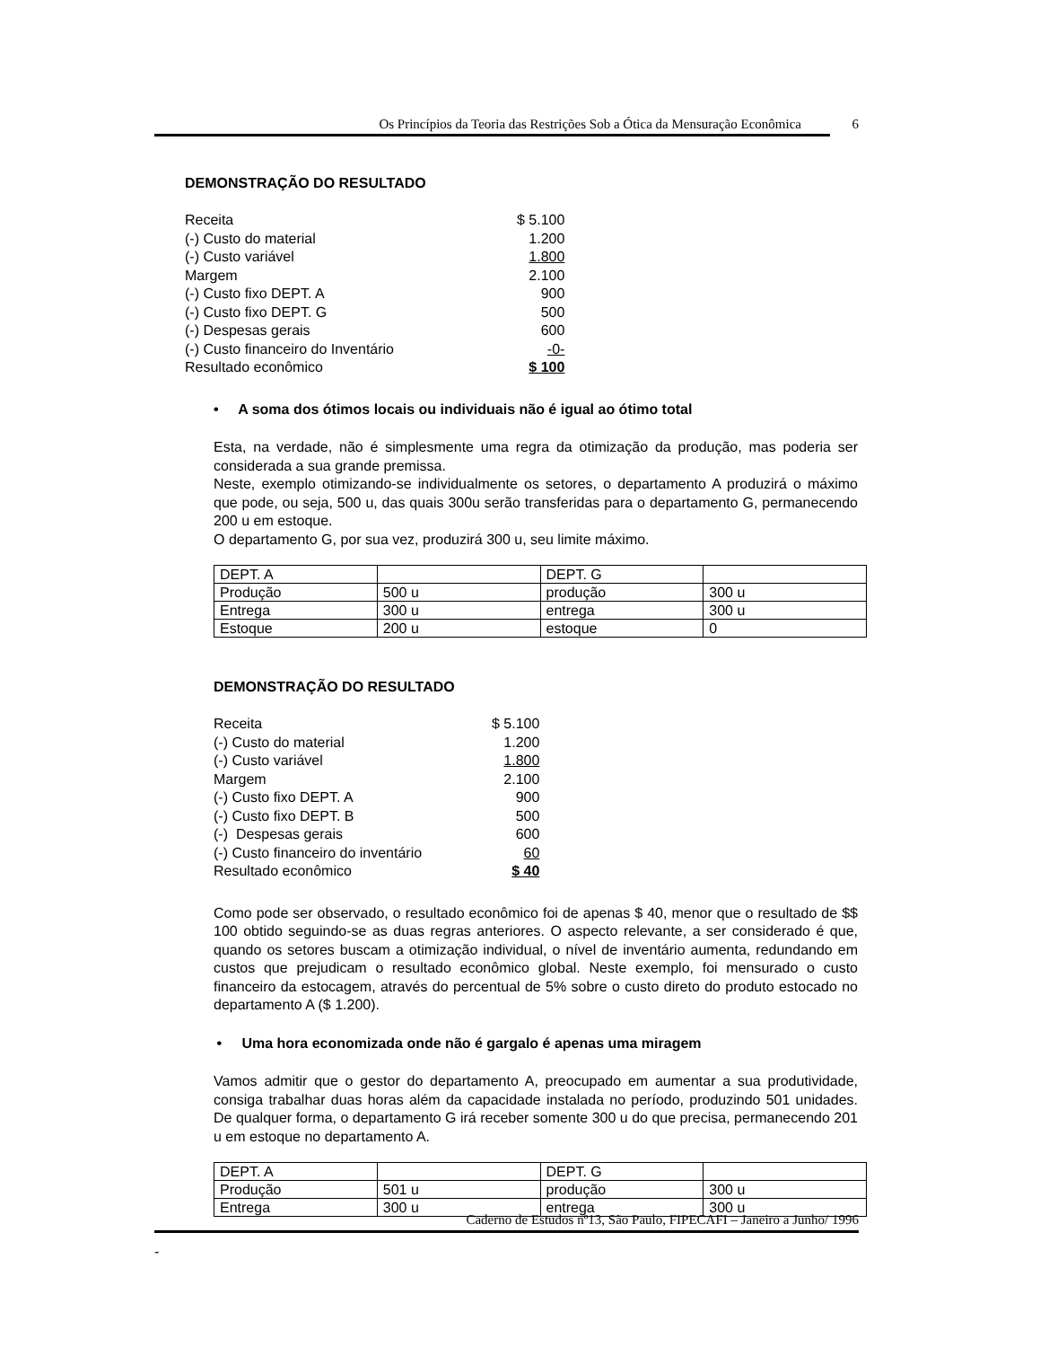Os Princípios da Teoria das Restrições Sob a Ótica da Mensuração Econômica
6
DEMONSTRAÇÃO DO RESULTADO
| Receita | $ 5.100 |
| (-) Custo do material | 1.200 |
| (-) Custo variável | 1.800 |
| Margem | 2.100 |
| (-) Custo fixo DEPT. A | 900 |
| (-) Custo fixo DEPT. G | 500 |
| (-) Despesas gerais | 600 |
| (-) Custo financeiro do Inventário | -0- |
| Resultado econômico | $ 100 |
• A soma dos ótimos locais ou individuais não é igual ao ótimo total
Esta, na verdade, não é simplesmente uma regra da otimização da produção, mas poderia ser considerada a sua grande premissa.
Neste, exemplo otimizando-se individualmente os setores, o departamento A produzirá o máximo que pode, ou seja, 500 u, das quais 300u serão transferidas para o departamento G, permanecendo 200 u em estoque.
O departamento G, por sua vez, produzirá 300 u, seu limite máximo.
| DEPT. A | | DEPT. G | |
| Produção | 500 u | produção | 300 u |
| Entrega | 300 u | entrega | 300 u |
| Estoque | 200 u | estoque | 0 |
DEMONSTRAÇÃO DO RESULTADO
| Receita | $ 5.100 |
| (-) Custo do material | 1.200 |
| (-) Custo variável | 1.800 |
| Margem | 2.100 |
| (-) Custo fixo DEPT. A | 900 |
| (-) Custo fixo DEPT. B | 500 |
| (-) Despesas gerais | 600 |
| (-) Custo financeiro do inventário | 60 |
| Resultado econômico | $ 40 |
Como pode ser observado, o resultado econômico foi de apenas $ 40, menor que o resultado de $$ 100 obtido seguindo-se as duas regras anteriores. O aspecto relevante, a ser considerado é que, quando os setores buscam a otimização individual, o nível de inventário aumenta, redundando em custos que prejudicam o resultado econômico global. Neste exemplo, foi mensurado o custo financeiro da estocagem, através do percentual de 5% sobre o custo direto do produto estocado no departamento A ($ 1.200).
• Uma hora economizada onde não é gargalo é apenas uma miragem
Vamos admitir que o gestor do departamento A, preocupado em aumentar a sua produtividade, consiga trabalhar duas horas além da capacidade instalada no período, produzindo 501 unidades. De qualquer forma, o departamento G irá receber somente 300 u do que precisa, permanecendo 201 u em estoque no departamento A.
| DEPT. A | | DEPT. G | |
| Produção | 501 u | produção | 300 u |
| Entrega | 300 u | entrega | 300 u |
Caderno de Estudos nº13, São Paulo, FIPECAFI – Janeiro a Junho/ 1996
-